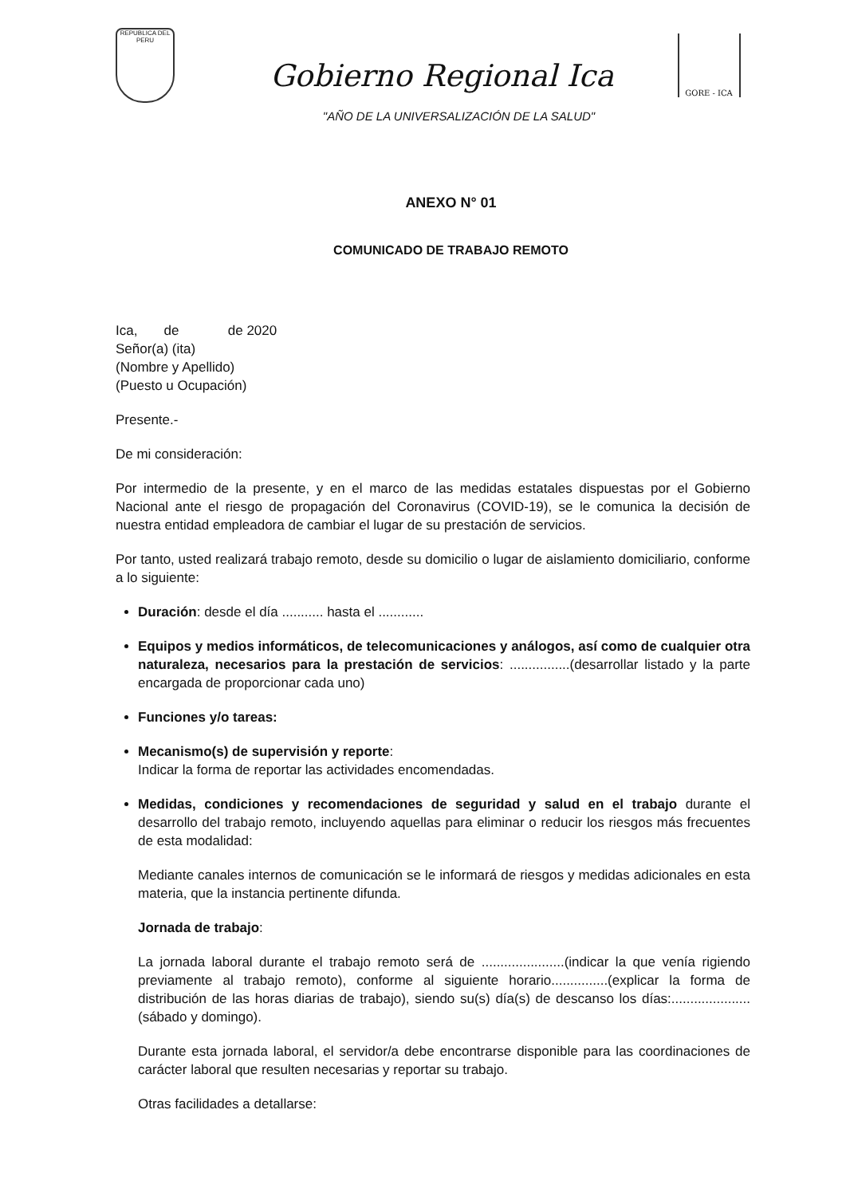REPUBLICA DEL PERU
Gobierno Regional Ica
GORE - ICA
"AÑO DE LA UNIVERSALIZACIÓN DE LA SALUD"
ANEXO N° 01
COMUNICADO DE TRABAJO REMOTO
Ica, de de 2020
Señor(a) (ita)
(Nombre y Apellido)
(Puesto u Ocupación)
Presente.-
De mi consideración:
Por intermedio de la presente, y en el marco de las medidas estatales dispuestas por el Gobierno Nacional ante el riesgo de propagación del Coronavirus (COVID-19), se le comunica la decisión de nuestra entidad empleadora de cambiar el lugar de su prestación de servicios.
Por tanto, usted realizará trabajo remoto, desde su domicilio o lugar de aislamiento domiciliario, conforme a lo siguiente:
Duración: desde el día ........... hasta el ............
Equipos y medios informáticos, de telecomunicaciones y análogos, así como de cualquier otra naturaleza, necesarios para la prestación de servicios: ................(desarrollar listado y la parte encargada de proporcionar cada uno)
Funciones y/o tareas:
Mecanismo(s) de supervisión y reporte:
Indicar la forma de reportar las actividades encomendadas.
Medidas, condiciones y recomendaciones de seguridad y salud en el trabajo durante el desarrollo del trabajo remoto, incluyendo aquellas para eliminar o reducir los riesgos más frecuentes de esta modalidad:
Mediante canales internos de comunicación se le informará de riesgos y medidas adicionales en esta materia, que la instancia pertinente difunda.
Jornada de trabajo:
La jornada laboral durante el trabajo remoto será de ......................(indicar la que venía rigiendo previamente al trabajo remoto), conforme al siguiente horario...............(explicar la forma de distribución de las horas diarias de trabajo), siendo su(s) día(s) de descanso los días:.....................(sábado y domingo).
Durante esta jornada laboral, el servidor/a debe encontrarse disponible para las coordinaciones de carácter laboral que resulten necesarias y reportar su trabajo.
Otras facilidades a detallarse: